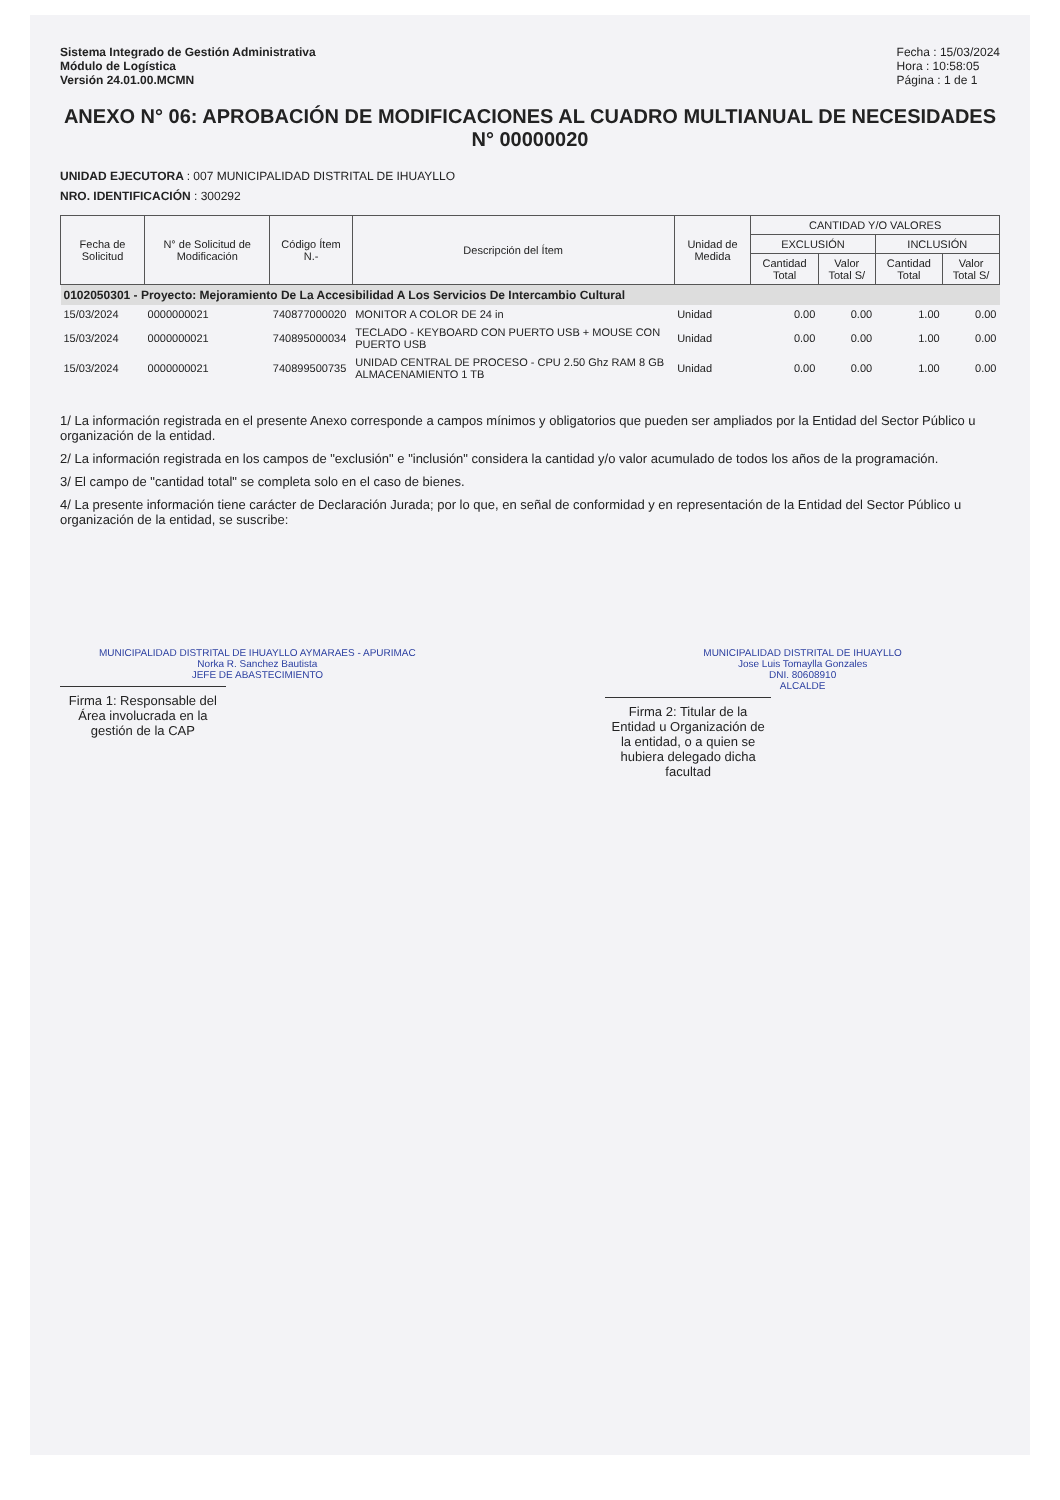Sistema Integrado de Gestión Administrativa
Módulo de Logística
Versión 24.01.00.MCMN
Fecha : 15/03/2024
Hora : 10:58:05
Página : 1 de 1
ANEXO N° 06: APROBACIÓN DE MODIFICACIONES AL CUADRO MULTIANUAL DE NECESIDADES N° 00000020
UNIDAD EJECUTORA : 007 MUNICIPALIDAD DISTRITAL DE IHUAYLLO
NRO. IDENTIFICACIÓN : 300292
| Fecha de Solicitud | N° de Solicitud de Modificación | Código Ítem N.- | Descripción del Ítem | Unidad de Medida | CANTIDAD Y/O VALORES | | | |
| --- | --- | --- | --- | --- | --- | --- | --- | --- |
| | | | | | EXCLUSIÓN | | INCLUSIÓN | |
| | | | | | Cantidad Total | Valor Total S/ | Cantidad Total | Valor Total S/ |
| 0102050301 - Proyecto: Mejoramiento De La Accesibilidad A Los Servicios De Intercambio Cultural | | | | | | | | |
| 15/03/2024 | 0000000021 | 740877000020 | MONITOR A COLOR DE 24 in | Unidad | 0.00 | 0.00 | 1.00 | 0.00 |
| 15/03/2024 | 0000000021 | 740895000034 | TECLADO - KEYBOARD CON PUERTO USB + MOUSE CON PUERTO USB | Unidad | 0.00 | 0.00 | 1.00 | 0.00 |
| 15/03/2024 | 0000000021 | 740899500735 | UNIDAD CENTRAL DE PROCESO - CPU 2.50 Ghz RAM 8 GB ALMACENAMIENTO 1 TB | Unidad | 0.00 | 0.00 | 1.00 | 0.00 |
1/ La información registrada en el presente Anexo corresponde a campos mínimos y obligatorios que pueden ser ampliados por la Entidad del Sector Público u organización de la entidad.
2/ La información registrada en los campos de "exclusión" e "inclusión" considera la cantidad y/o valor acumulado de todos los años de la programación.
3/ El campo de "cantidad total" se completa solo en el caso de bienes.
4/ La presente información tiene carácter de Declaración Jurada; por lo que, en señal de conformidad y en representación de la Entidad del Sector Público u organización de la entidad, se suscribe:
MUNICIPALIDAD DISTRITAL DE IHUAYLLO AYMARAES - APURIMAC
Norka R. Sanchez Bautista
JEFE DE ABASTECIMIENTO
Firma 1: Responsable del Área involucrada en la gestión de la CAP
MUNICIPALIDAD DISTRITAL DE IHUAYLLO
Jose Luis Tomaylla Gonzales
DNI. 80608910
ALCALDE
Firma 2: Titular de la Entidad u Organización de la entidad, o a quien se hubiera delegado dicha facultad